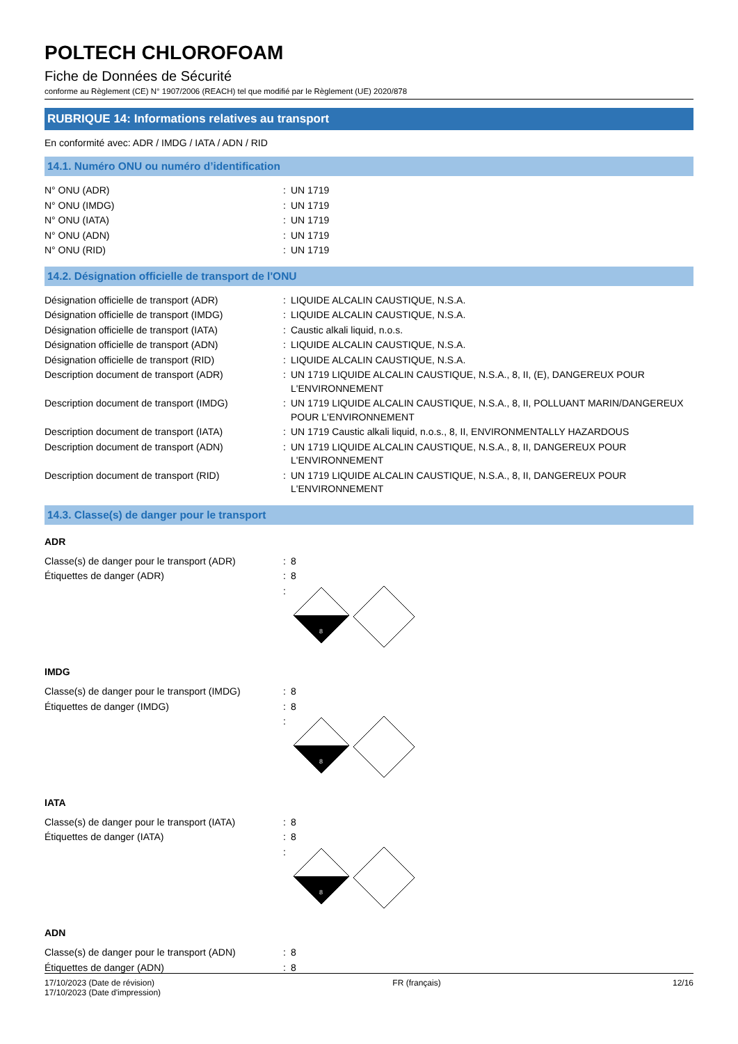POLTECH CHLOROFOAM
Fiche de Données de Sécurité
conforme au Règlement (CE) N° 1907/2006 (REACH) tel que modifié par le Règlement (UE) 2020/878
RUBRIQUE 14: Informations relatives au transport
En conformité avec: ADR / IMDG / IATA / ADN / RID
14.1. Numéro ONU ou numéro d’identification
| N° ONU (ADR) | : | UN 1719 |
| N° ONU (IMDG) | : | UN 1719 |
| N° ONU (IATA) | : | UN 1719 |
| N° ONU (ADN) | : | UN 1719 |
| N° ONU (RID) | : | UN 1719 |
14.2. Désignation officielle de transport de l'ONU
| Désignation officielle de transport (ADR) | : | LIQUIDE ALCALIN CAUSTIQUE, N.S.A. |
| Désignation officielle de transport (IMDG) | : | LIQUIDE ALCALIN CAUSTIQUE, N.S.A. |
| Désignation officielle de transport (IATA) | : | Caustic alkali liquid, n.o.s. |
| Désignation officielle de transport (ADN) | : | LIQUIDE ALCALIN CAUSTIQUE, N.S.A. |
| Désignation officielle de transport (RID) | : | LIQUIDE ALCALIN CAUSTIQUE, N.S.A. |
| Description document de transport (ADR) | : | UN 1719 LIQUIDE ALCALIN CAUSTIQUE, N.S.A., 8, II, (E), DANGEREUX POUR L'ENVIRONNEMENT |
| Description document de transport (IMDG) | : | UN 1719 LIQUIDE ALCALIN CAUSTIQUE, N.S.A., 8, II, POLLUANT MARIN/DANGEREUX POUR L'ENVIRONNEMENT |
| Description document de transport (IATA) | : | UN 1719 Caustic alkali liquid, n.o.s., 8, II, ENVIRONMENTALLY HAZARDOUS |
| Description document de transport (ADN) | : | UN 1719 LIQUIDE ALCALIN CAUSTIQUE, N.S.A., 8, II, DANGEREUX POUR L'ENVIRONNEMENT |
| Description document de transport (RID) | : | UN 1719 LIQUIDE ALCALIN CAUSTIQUE, N.S.A., 8, II, DANGEREUX POUR L'ENVIRONNEMENT |
14.3. Classe(s) de danger pour le transport
ADR
| Classe(s) de danger pour le transport (ADR) | : | 8 |
| Étiquettes de danger (ADR) | : | 8 |
| | : | 8 |
IMDG
| Classe(s) de danger pour le transport (IMDG) | : | 8 |
| Étiquettes de danger (IMDG) | : | 8 |
| | : | 8 |
IATA
| Classe(s) de danger pour le transport (IATA) | : | 8 |
| Étiquettes de danger (IATA) | : | 8 |
| | : | 8 |
ADN
| Classe(s) de danger pour le transport (ADN) | : | 8 |
| Étiquettes de danger (ADN) | : | 8 |
17/10/2023 (Date de révision)
17/10/2023 (Date d'impression)
FR (français) 12/16